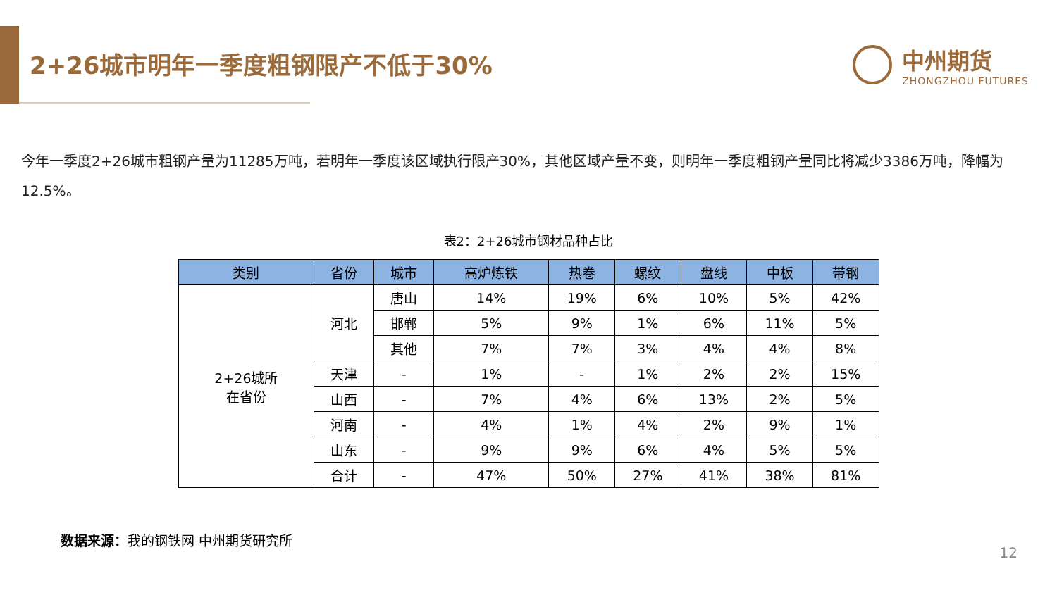2+26城市明年一季度粗钢限产不低于30%
中州期货
ZHONGZHOU FUTURES
今年一季度2+26城市粗钢产量为11285万吨，若明年一季度该区域执行限产30%，其他区域产量不变，则明年一季度粗钢产量同比将减少3386万吨，降幅为12.5%。
表2：2+26城市钢材品种占比
| 类别 | 省份 | 城市 | 高炉炼铁 | 热卷 | 螺纹 | 盘线 | 中板 | 带钢 |
| --- | --- | --- | --- | --- | --- | --- | --- | --- |
| 2+26城所 在省份 | 河北 | 唐山 | 14% | 19% | 6% | 10% | 5% | 42% |
| | | 邯郸 | 5% | 9% | 1% | 6% | 11% | 5% |
| | | 其他 | 7% | 7% | 3% | 4% | 4% | 8% |
| | 天津 | - | 1% | - | 1% | 2% | 2% | 15% |
| | 山西 | - | 7% | 4% | 6% | 13% | 2% | 5% |
| | 河南 | - | 4% | 1% | 4% | 2% | 9% | 1% |
| | 山东 | - | 9% | 9% | 6% | 4% | 5% | 5% |
| | 合计 | - | 47% | 50% | 27% | 41% | 38% | 81% |
数据来源：我的钢铁网 中州期货研究所
12